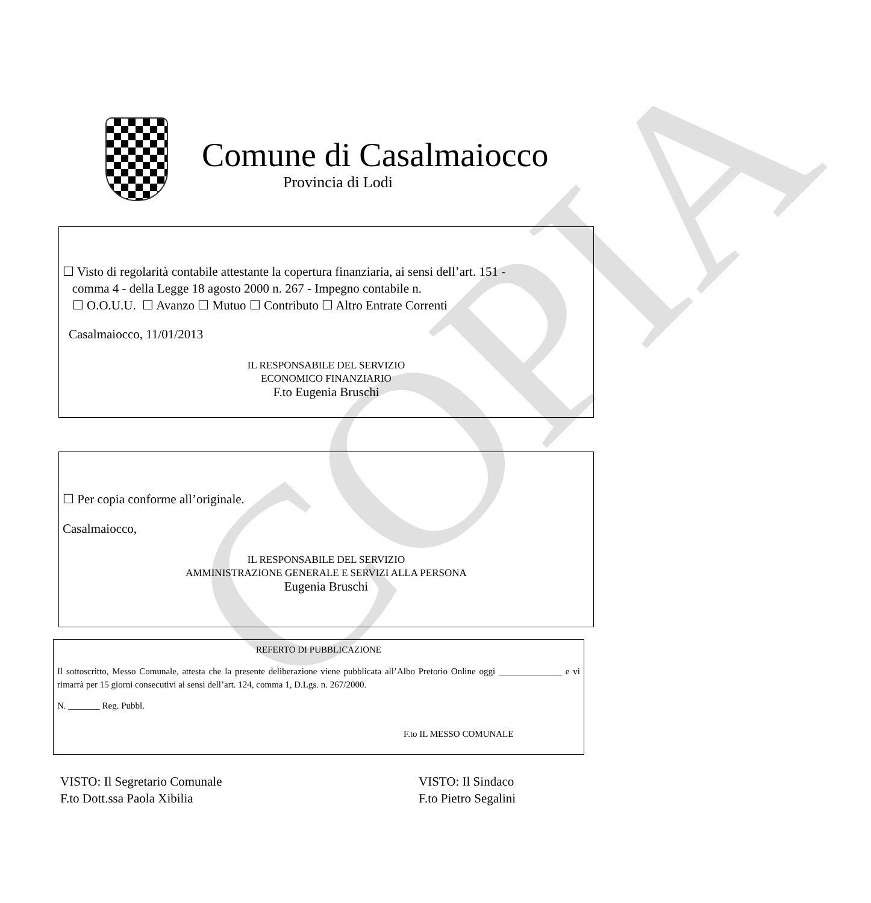COPIA
Comune di Casalmaiocco
Provincia di Lodi
☐ Visto di regolarità contabile attestante la copertura finanziaria, ai sensi dell’art. 151 -
comma 4 - della Legge 18 agosto 2000 n. 267 - Impegno contabile n.
☐ O.O.U.U. ☐ Avanzo ☐ Mutuo ☐ Contributo ☐ Altro Entrate Correnti
Casalmaiocco, 11/01/2013
IL RESPONSABILE DEL SERVIZIO
ECONOMICO FINANZIARIO
F.to Eugenia Bruschi
☐ Per copia conforme all’originale.
Casalmaiocco,
IL RESPONSABILE DEL SERVIZIO
AMMINISTRAZIONE GENERALE E SERVIZI ALLA PERSONA
Eugenia Bruschi
REFERTO DI PUBBLICAZIONE
Il sottoscritto, Messo Comunale, attesta che la presente deliberazione viene pubblicata all’Albo Pretorio Online oggi ______________ e vi rimarrà per 15 giorni consecutivi ai sensi dell’art. 124, comma 1, D.Lgs. n. 267/2000.
N. _______ Reg. Pubbl.
F.to IL MESSO COMUNALE
VISTO: Il Segretario Comunale
F.to Dott.ssa Paola Xibilia
VISTO: Il Sindaco
F.to Pietro Segalini